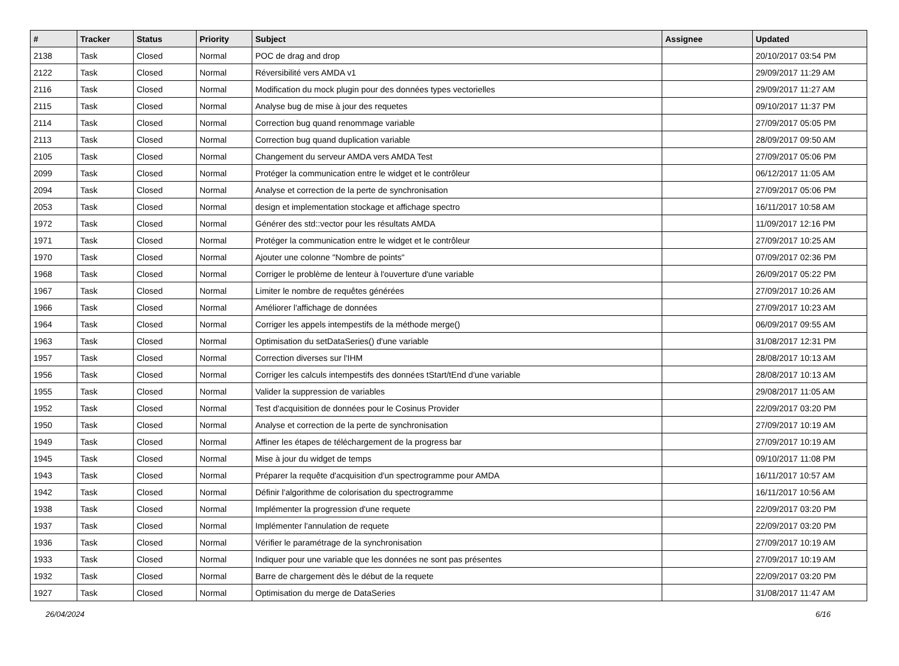| # | Tracker | Status | Priority | Subject | Assignee | Updated |
| --- | --- | --- | --- | --- | --- | --- |
| 2138 | Task | Closed | Normal | POC de drag and drop | | 20/10/2017 03:54 PM |
| 2122 | Task | Closed | Normal | Réversibilité vers AMDA v1 | | 29/09/2017 11:29 AM |
| 2116 | Task | Closed | Normal | Modification du mock plugin pour des données types vectorielles | | 29/09/2017 11:27 AM |
| 2115 | Task | Closed | Normal | Analyse bug de mise à jour des requetes | | 09/10/2017 11:37 PM |
| 2114 | Task | Closed | Normal | Correction bug quand renommage variable | | 27/09/2017 05:05 PM |
| 2113 | Task | Closed | Normal | Correction bug quand duplication variable | | 28/09/2017 09:50 AM |
| 2105 | Task | Closed | Normal | Changement du serveur AMDA vers AMDA Test | | 27/09/2017 05:06 PM |
| 2099 | Task | Closed | Normal | Protéger la communication entre le widget et le contrôleur | | 06/12/2017 11:05 AM |
| 2094 | Task | Closed | Normal | Analyse et correction de la perte de synchronisation | | 27/09/2017 05:06 PM |
| 2053 | Task | Closed | Normal | design et implementation stockage et affichage spectro | | 16/11/2017 10:58 AM |
| 1972 | Task | Closed | Normal | Générer des std::vector pour les résultats AMDA | | 11/09/2017 12:16 PM |
| 1971 | Task | Closed | Normal | Protéger la communication entre le widget et le contrôleur | | 27/09/2017 10:25 AM |
| 1970 | Task | Closed | Normal | Ajouter une colonne "Nombre de points" | | 07/09/2017 02:36 PM |
| 1968 | Task | Closed | Normal | Corriger le problème de lenteur à l'ouverture d'une variable | | 26/09/2017 05:22 PM |
| 1967 | Task | Closed | Normal | Limiter le nombre de requêtes générées | | 27/09/2017 10:26 AM |
| 1966 | Task | Closed | Normal | Améliorer l'affichage de données | | 27/09/2017 10:23 AM |
| 1964 | Task | Closed | Normal | Corriger les appels intempestifs de la méthode merge() | | 06/09/2017 09:55 AM |
| 1963 | Task | Closed | Normal | Optimisation du setDataSeries() d'une variable | | 31/08/2017 12:31 PM |
| 1957 | Task | Closed | Normal | Correction diverses sur l'IHM | | 28/08/2017 10:13 AM |
| 1956 | Task | Closed | Normal | Corriger les calculs intempestifs des données tStart/tEnd d'une variable | | 28/08/2017 10:13 AM |
| 1955 | Task | Closed | Normal | Valider la suppression de variables | | 29/08/2017 11:05 AM |
| 1952 | Task | Closed | Normal | Test d'acquisition de données pour le Cosinus Provider | | 22/09/2017 03:20 PM |
| 1950 | Task | Closed | Normal | Analyse et correction de la perte de synchronisation | | 27/09/2017 10:19 AM |
| 1949 | Task | Closed | Normal | Affiner les étapes de téléchargement de la progress bar | | 27/09/2017 10:19 AM |
| 1945 | Task | Closed | Normal | Mise à jour du widget de temps | | 09/10/2017 11:08 PM |
| 1943 | Task | Closed | Normal | Préparer la requête d'acquisition d'un spectrogramme pour AMDA | | 16/11/2017 10:57 AM |
| 1942 | Task | Closed | Normal | Définir l'algorithme de colorisation du spectrogramme | | 16/11/2017 10:56 AM |
| 1938 | Task | Closed | Normal | Implémenter la progression d'une requete | | 22/09/2017 03:20 PM |
| 1937 | Task | Closed | Normal | Implémenter l'annulation de requete | | 22/09/2017 03:20 PM |
| 1936 | Task | Closed | Normal | Vérifier le paramétrage de la synchronisation | | 27/09/2017 10:19 AM |
| 1933 | Task | Closed | Normal | Indiquer pour une variable que les données ne sont pas présentes | | 27/09/2017 10:19 AM |
| 1932 | Task | Closed | Normal | Barre de chargement dès le début de la requete | | 22/09/2017 03:20 PM |
| 1927 | Task | Closed | Normal | Optimisation du merge de DataSeries | | 31/08/2017 11:47 AM |
26/04/2024 6/16